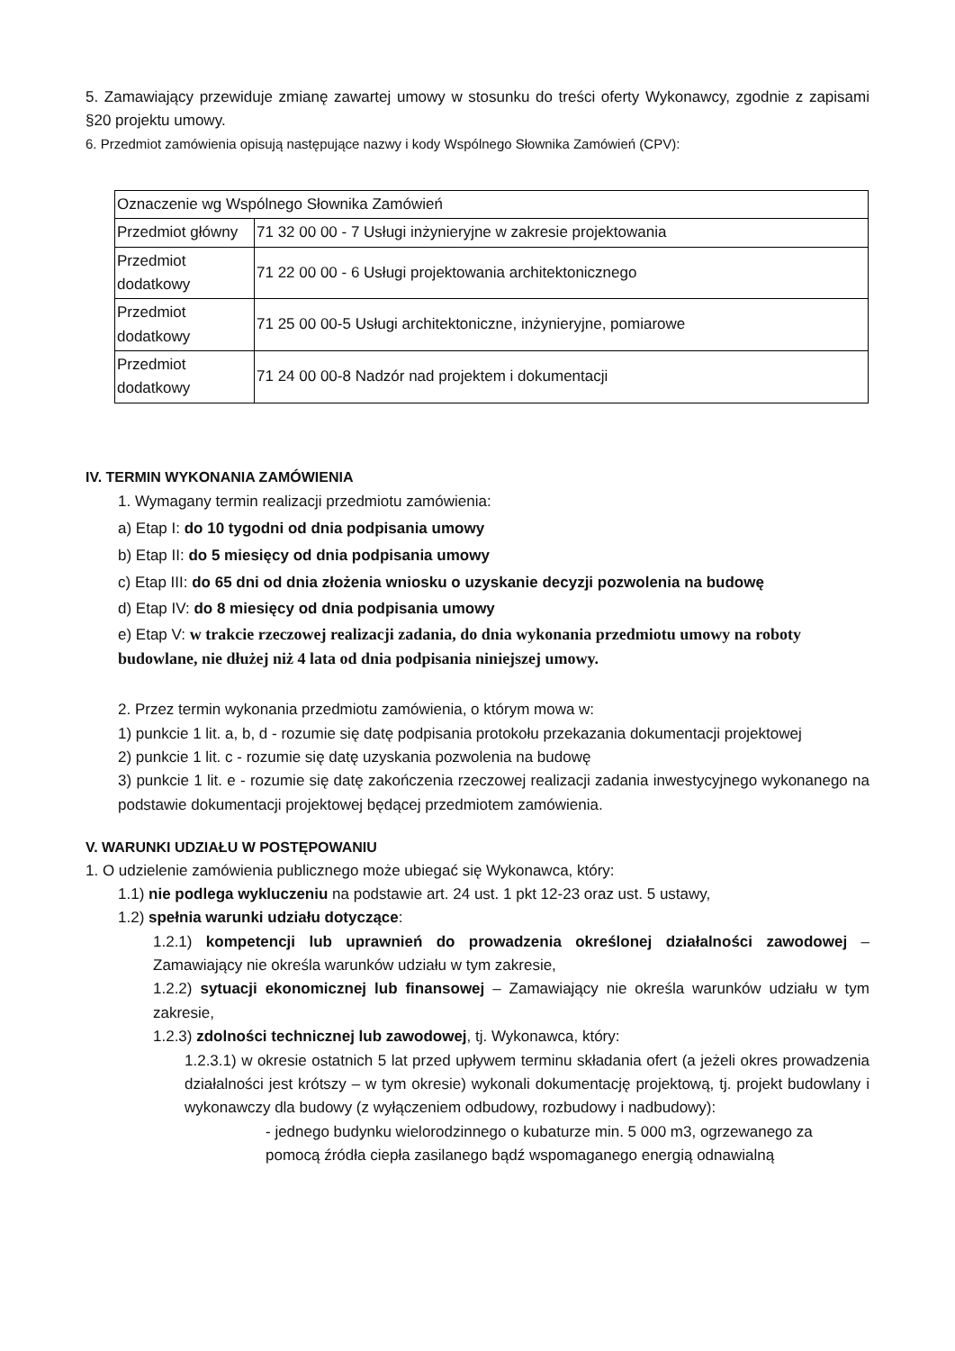5. Zamawiający przewiduje zmianę zawartej umowy w stosunku do treści oferty Wykonawcy, zgodnie z zapisami §20 projektu umowy.
6. Przedmiot zamówienia opisują następujące nazwy i kody Wspólnego Słownika Zamówień (CPV):
| Oznaczenie wg Wspólnego Słownika Zamówień | |
| Przedmiot główny | 71 32 00 00 - 7 Usługi inżynieryjne w zakresie projektowania |
| Przedmiot dodatkowy | 71 22 00 00 - 6 Usługi projektowania architektonicznego |
| Przedmiot dodatkowy | 71 25 00 00-5 Usługi architektoniczne, inżynieryjne, pomiarowe |
| Przedmiot dodatkowy | 71 24 00 00-8 Nadzór nad projektem i dokumentacji |
IV. TERMIN WYKONANIA ZAMÓWIENIA
1. Wymagany termin realizacji przedmiotu zamówienia:
a) Etap I: do 10 tygodni od dnia podpisania umowy
b) Etap II: do 5 miesięcy od dnia podpisania umowy
c) Etap III: do 65 dni od dnia złożenia wniosku o uzyskanie decyzji pozwolenia na budowę
d) Etap IV: do 8 miesięcy od dnia podpisania umowy
e) Etap V: w trakcie rzeczowej realizacji zadania, do dnia wykonania przedmiotu umowy na roboty budowlane, nie dłużej niż 4 lata od dnia podpisania niniejszej umowy.
2. Przez termin wykonania przedmiotu zamówienia, o którym mowa w:
1) punkcie 1 lit. a, b, d - rozumie się datę podpisania protokołu przekazania dokumentacji projektowej
2) punkcie 1 lit. c - rozumie się datę uzyskania pozwolenia na budowę
3) punkcie 1 lit. e - rozumie się datę zakończenia rzeczowej realizacji zadania inwestycyjnego wykonanego na podstawie dokumentacji projektowej będącej przedmiotem zamówienia.
V. WARUNKI UDZIAŁU W POSTĘPOWANIU
1. O udzielenie zamówienia publicznego może ubiegać się Wykonawca, który:
1.1) nie podlega wykluczeniu na podstawie art. 24 ust. 1 pkt 12-23 oraz ust. 5 ustawy,
1.2) spełnia warunki udziału dotyczące:
1.2.1) kompetencji lub uprawnień do prowadzenia określonej działalności zawodowej – Zamawiający nie określa warunków udziału w tym zakresie,
1.2.2) sytuacji ekonomicznej lub finansowej – Zamawiający nie określa warunków udziału w tym zakresie,
1.2.3) zdolności technicznej lub zawodowej, tj. Wykonawca, który:
1.2.3.1) w okresie ostatnich 5 lat przed upływem terminu składania ofert (a jeżeli okres prowadzenia działalności jest krótszy – w tym okresie) wykonali dokumentację projektową, tj. projekt budowlany i wykonawczy dla budowy (z wyłączeniem odbudowy, rozbudowy i nadbudowy):
- jednego budynku wielorodzinnego o kubaturze min. 5 000 m3, ogrzewanego za pomocą źródła ciepła zasilanego bądź wspomaganego energią odnawialną